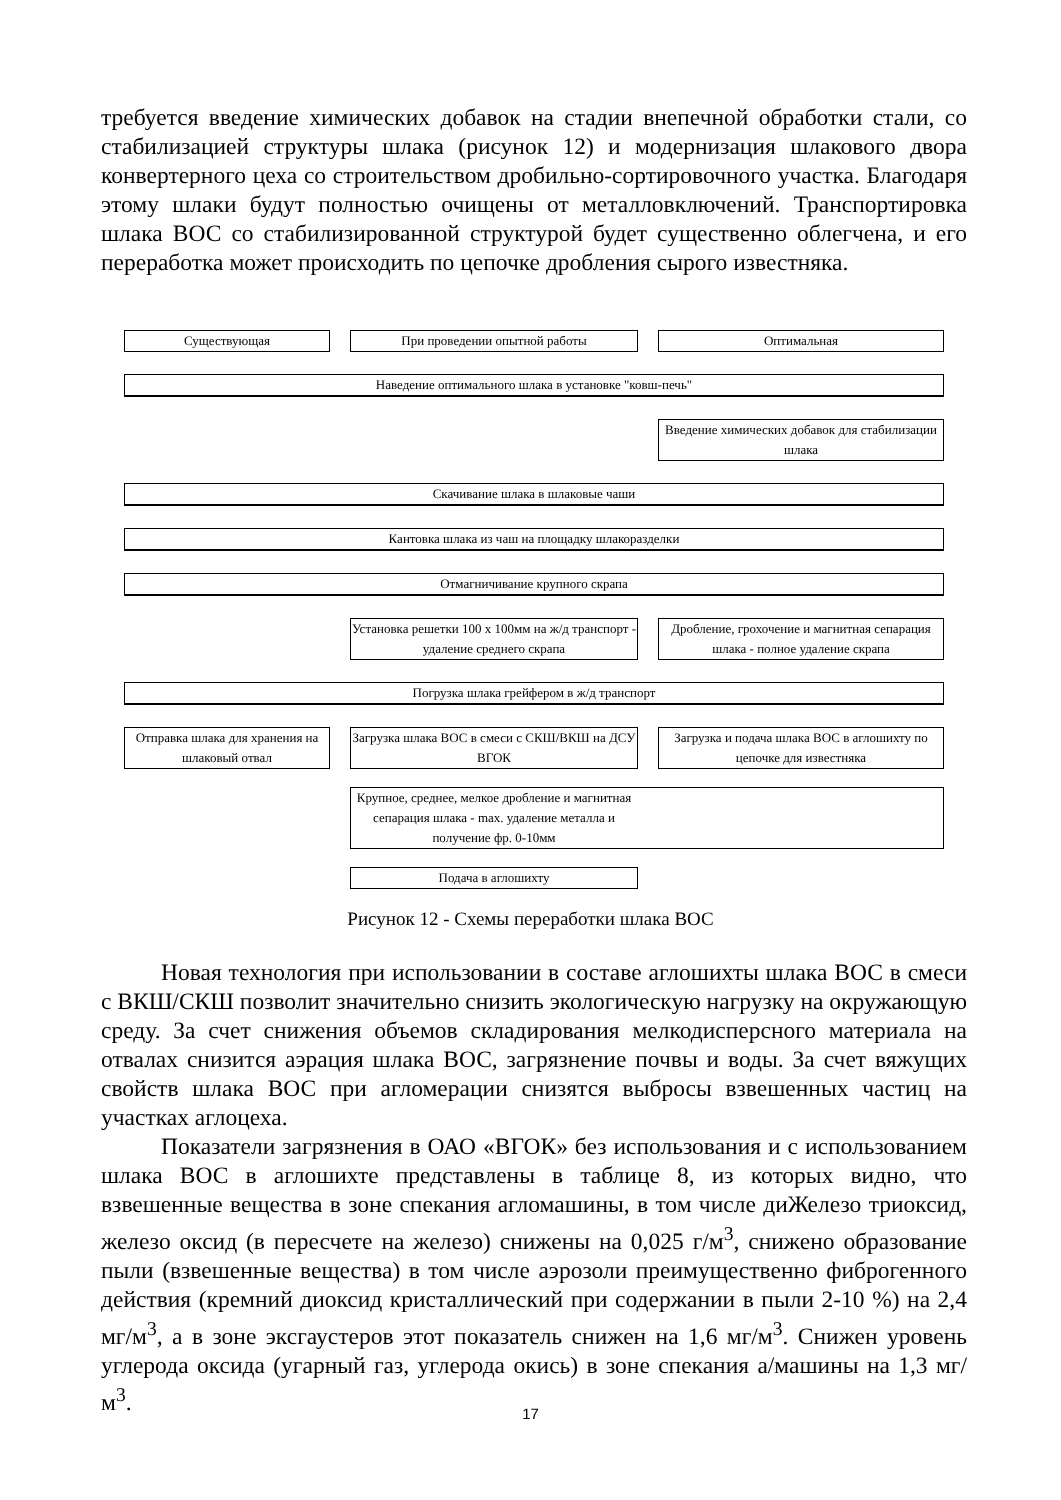требуется введение химических добавок на стадии внепечной обработки стали, со стабилизацией структуры шлака (рисунок 12) и модернизация шлакового двора конвертерного цеха со строительством дробильно-сортировочного участка. Благодаря этому шлаки будут полностью очищены от металловключений. Транспортировка шлака ВОС со стабилизированной структурой будет существенно облегчена, и его переработка может происходить по цепочке дробления сырого известняка.
Существующая При проведении опытной работы Оптимальная
Наведение оптимального шлака в установке "ковш-печь"
Введение химических добавок для стабилизации шлака
Скачивание шлака в шлаковые чаши
Кантовка шлака из чаш на площадку шлакоразделки
Отмагничивание крупного скрапа
Установка решетки 100 х 100мм на ж/д транспорт - удаление среднего скрапа
Дробление, грохочение и магнитная сепарация шлака - полное удаление скрапа
Погрузка шлака грейфером в ж/д транспорт
Отправка шлака для хранения на шлаковый отвал
Загрузка шлака ВОС в смеси с СКШ/ВКШ на ДСУ ВГОК
Загрузка и подача шлака ВОС в аглошихту по цепочке для известняка
Крупное, среднее, мелкое дробление и магнитная сепарация шлака - max. удаление металла и получение фр. 0-10мм
Подача в аглошихту
Рисунок 12 - Схемы переработки шлака ВОС
Новая технология при использовании в составе аглошихты шлака ВОС в смеси с ВКШ/СКШ позволит значительно снизить экологическую нагрузку на окружающую среду. За счет снижения объемов складирования мелкодисперсного материала на отвалах снизится аэрация шлака ВОС, загрязнение почвы и воды. За счет вяжущих свойств шлака ВОС при агломерации снизятся выбросы взвешенных частиц на участках аглоцеха.
Показатели загрязнения в ОАО «ВГОК» без использования и с использованием шлака ВОС в аглошихте представлены в таблице 8, из которых видно, что взвешенные вещества в зоне спекания агломашины, в том числе диЖелезо триоксид, железо оксид (в пересчете на железо) снижены на 0,025 г/м<sup>3</sup>, снижено образование пыли (взвешенные вещества) в том числе аэрозоли преимущественно фиброгенного действия (кремний диоксид кристаллический при содержании в пыли 2-10 %) на 2,4 мг/м<sup>3</sup>, а в зоне эксгаустеров этот показатель снижен на 1,6 мг/м<sup>3</sup>. Снижен уровень углерода оксида (угарный газ, углерода окись) в зоне спекания а/машины на 1,3 мг/м<sup>3</sup>.
17